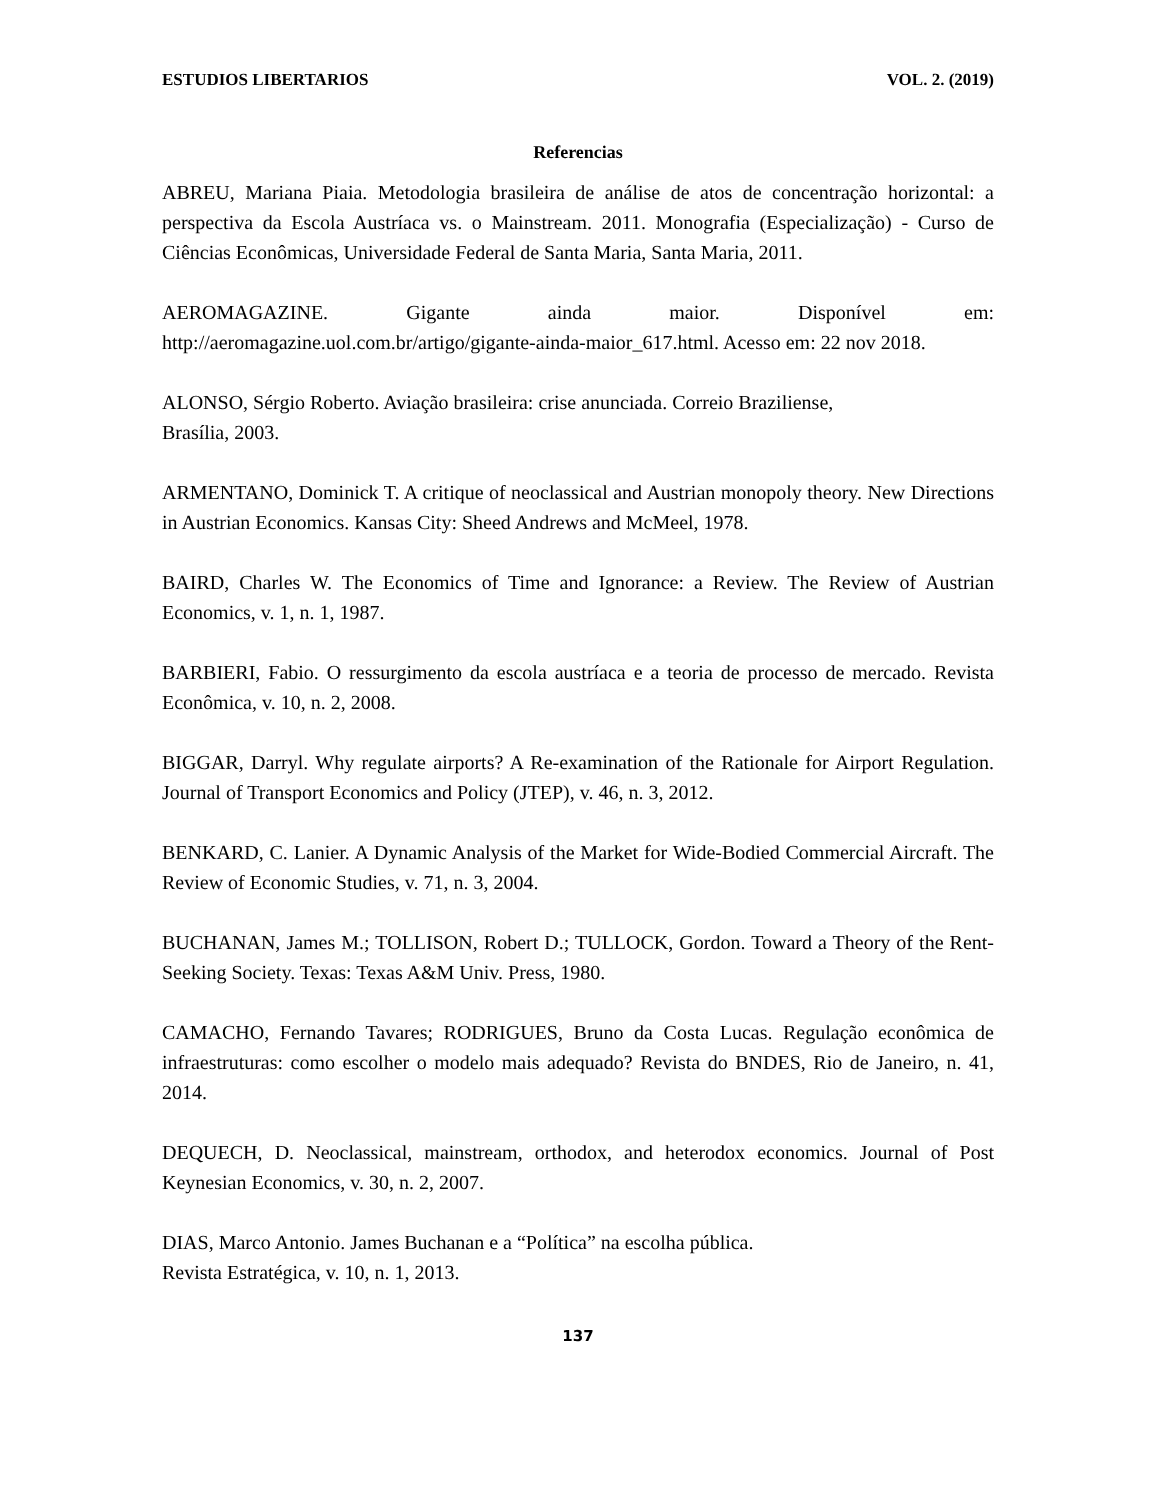ESTUDIOS LIBERTARIOS VOL. 2. (2019)
Referencias
ABREU, Mariana Piaia. Metodologia brasileira de análise de atos de concentração horizontal: a perspectiva da Escola Austríaca vs. o Mainstream. 2011. Monografia (Especialização) - Curso de Ciências Econômicas, Universidade Federal de Santa Maria, Santa Maria, 2011.
AEROMAGAZINE. Gigante ainda maior. Disponível em: http://aeromagazine.uol.com.br/artigo/gigante-ainda-maior_617.html. Acesso em: 22 nov 2018.
ALONSO, Sérgio Roberto. Aviação brasileira: crise anunciada. Correio Braziliense,
Brasília, 2003.
ARMENTANO, Dominick T. A critique of neoclassical and Austrian monopoly theory. New Directions in Austrian Economics. Kansas City: Sheed Andrews and McMeel, 1978.
BAIRD, Charles W. The Economics of Time and Ignorance: a Review. The Review of Austrian Economics, v. 1, n. 1, 1987.
BARBIERI, Fabio. O ressurgimento da escola austríaca e a teoria de processo de mercado. Revista Econômica, v. 10, n. 2, 2008.
BIGGAR, Darryl. Why regulate airports? A Re-examination of the Rationale for Airport Regulation. Journal of Transport Economics and Policy (JTEP), v. 46, n. 3, 2012.
BENKARD, C. Lanier. A Dynamic Analysis of the Market for Wide-Bodied Commercial Aircraft. The Review of Economic Studies, v. 71, n. 3, 2004.
BUCHANAN, James M.; TOLLISON, Robert D.; TULLOCK, Gordon. Toward a Theory of the Rent-Seeking Society. Texas: Texas A&M Univ. Press, 1980.
CAMACHO, Fernando Tavares; RODRIGUES, Bruno da Costa Lucas. Regulação econômica de infraestruturas: como escolher o modelo mais adequado? Revista do BNDES, Rio de Janeiro, n. 41, 2014.
DEQUECH, D. Neoclassical, mainstream, orthodox, and heterodox economics. Journal of Post Keynesian Economics, v. 30, n. 2, 2007.
DIAS, Marco Antonio. James Buchanan e a “Política” na escolha pública.
Revista Estratégica, v. 10, n. 1, 2013.
137